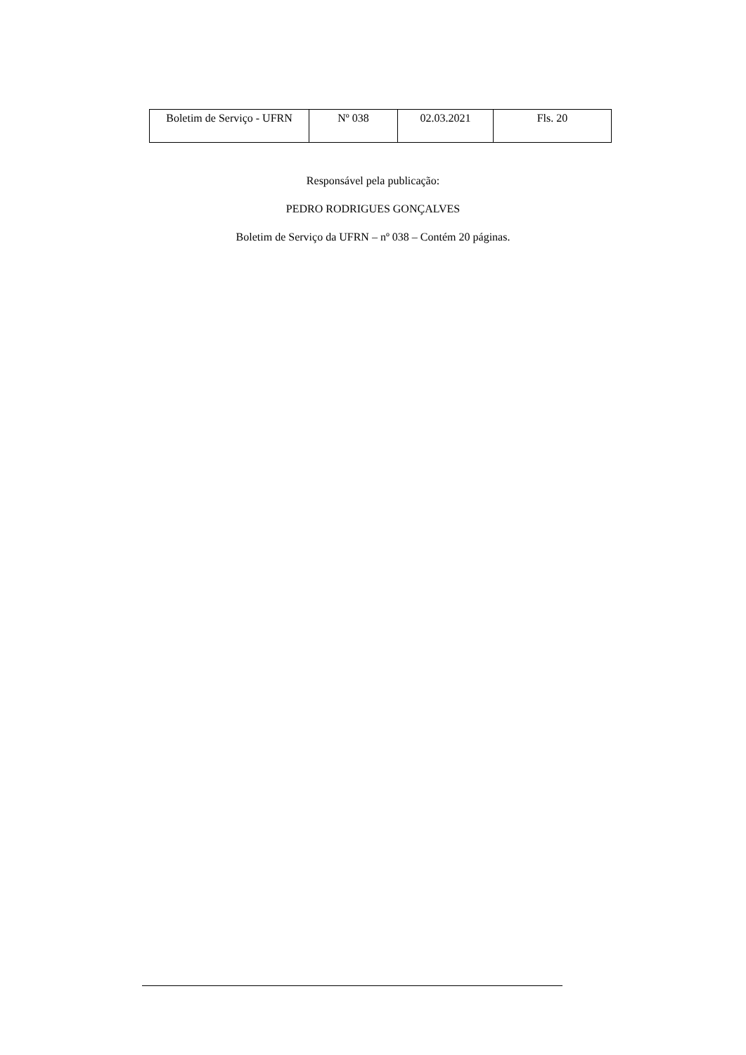| Boletim de Serviço - UFRN | Nº 038 | 02.03.2021 | Fls. 20 |
Responsável pela publicação:
PEDRO RODRIGUES GONÇALVES
Boletim de Serviço da UFRN – nº 038 – Contém 20 páginas.